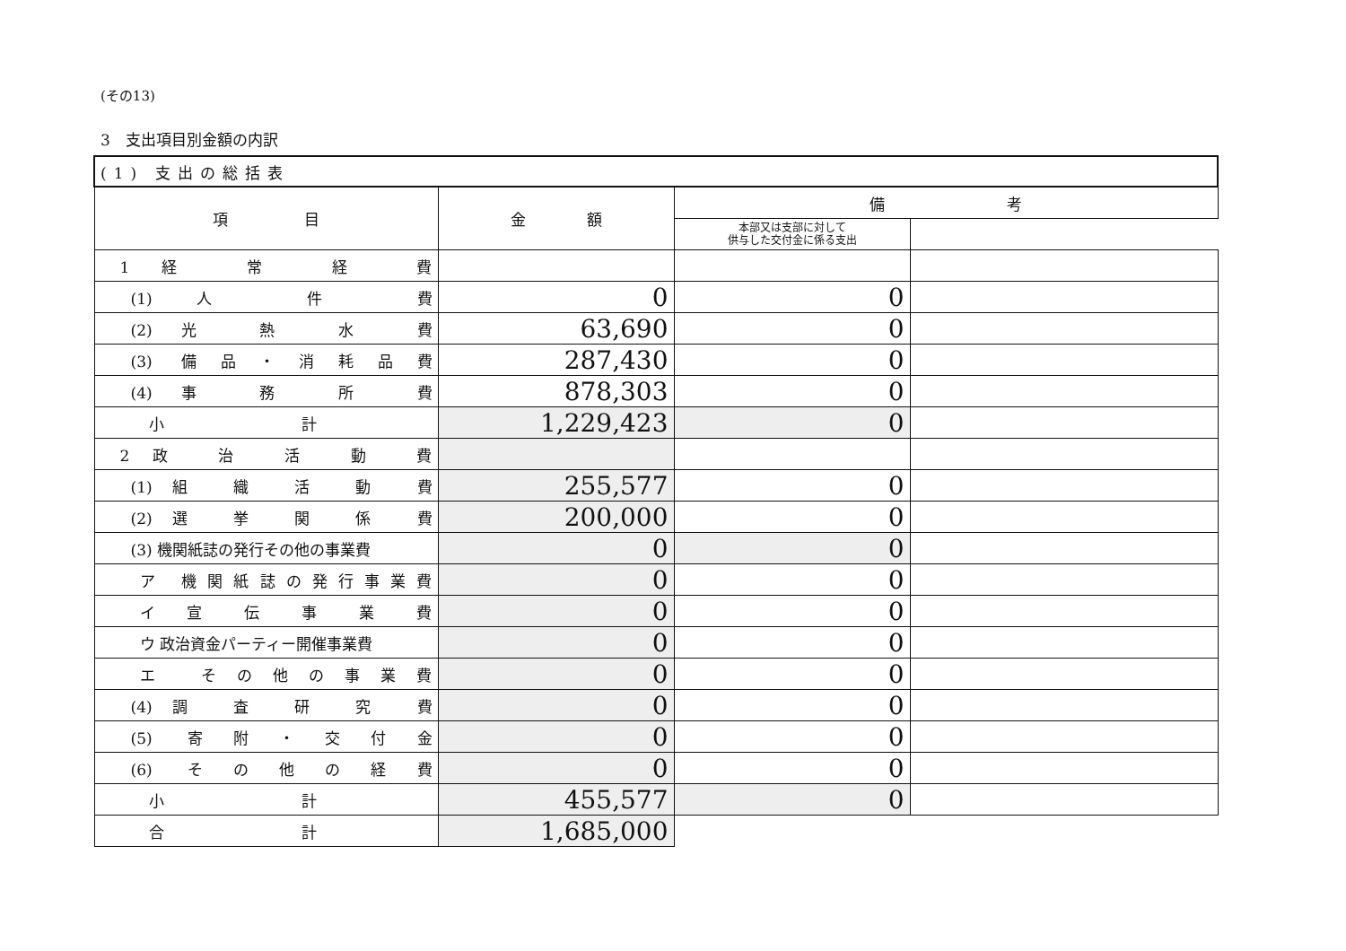(その13)
3　支出項目別金額の内訳
| (1) 支出の総括表 | | | |
| 項 目 | 金 額 | 備 考 | |
| | | 本部又は支部に対して 供与した交付金に係る支出 | |
| 1 経 常 経 費 | | | |
| (1) 人 件 費 | 0 | 0 | |
| (2) 光 熱 水 費 | 63,690 | 0 | |
| (3) 備品・消耗品費 | 287,430 | 0 | |
| (4) 事 務 所 費 | 878,303 | 0 | |
| 小 計 | 1,229,423 | 0 | |
| 2 政 治 活 動 費 | | | |
| (1) 組 織 活 動 費 | 255,577 | 0 | |
| (2) 選 挙 関 係 費 | 200,000 | 0 | |
| (3) 機関紙誌の発行その他の事業費 | 0 | 0 | |
| ア 機関紙誌の発行事業費 | 0 | 0 | |
| イ 宣 伝 事 業 費 | 0 | 0 | |
| ウ 政治資金パーティー開催事業費 | 0 | 0 | |
| エ その他の事業費 | 0 | 0 | |
| (4) 調 査 研 究 費 | 0 | 0 | |
| (5) 寄附・交付金 | 0 | 0 | |
| (6) その他の経費 | 0 | 0 | |
| 小 計 | 455,577 | 0 | |
| 合 計 | 1,685,000 | | |